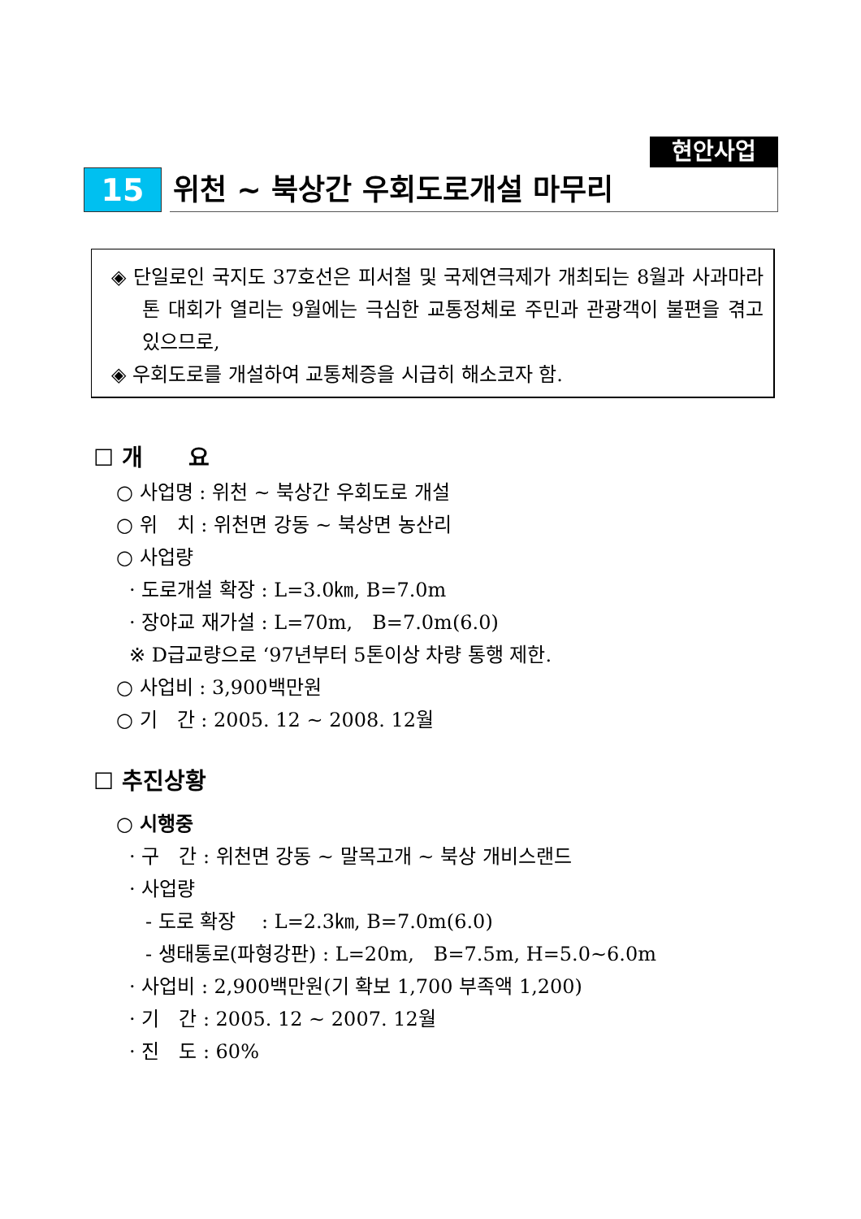현안사업
15
위천 ~ 북상간 우회도로개설 마무리
◈ 단일로인 국지도 37호선은 피서철 및 국제연극제가 개최되는 8월과 사과마라톤 대회가 열리는 9월에는 극심한 교통정체로 주민과 관광객이 불편을 겪고 있으므로,
◈ 우회도로를 개설하여 교통체증을 시급히 해소코자 함.
☐ 개　　요
○ 사업명 : 위천 ~ 북상간 우회도로 개설
○ 위　치 : 위천면 강동 ~ 북상면 농산리
○ 사업량
· 도로개설 확장 : L=3.0㎞, B=7.0m
· 장야교 재가설 : L=70m,　B=7.0m(6.0)
※ D급교량으로 ‘97년부터 5톤이상 차량 통행 제한.
○ 사업비 : 3,900백만원
○ 기　간 : 2005. 12 ~ 2008. 12월
☐ 추진상황
○ 시행중
· 구　간 : 위천면 강동 ~ 말목고개 ~ 북상 개비스랜드
· 사업량
- 도로 확장　 : L=2.3㎞, B=7.0m(6.0)
- 생태통로(파형강판) : L=20m,　B=7.5m, H=5.0~6.0m
· 사업비 : 2,900백만원(기 확보 1,700 부족액 1,200)
· 기　간 : 2005. 12 ~ 2007. 12월
· 진　도 : 60%